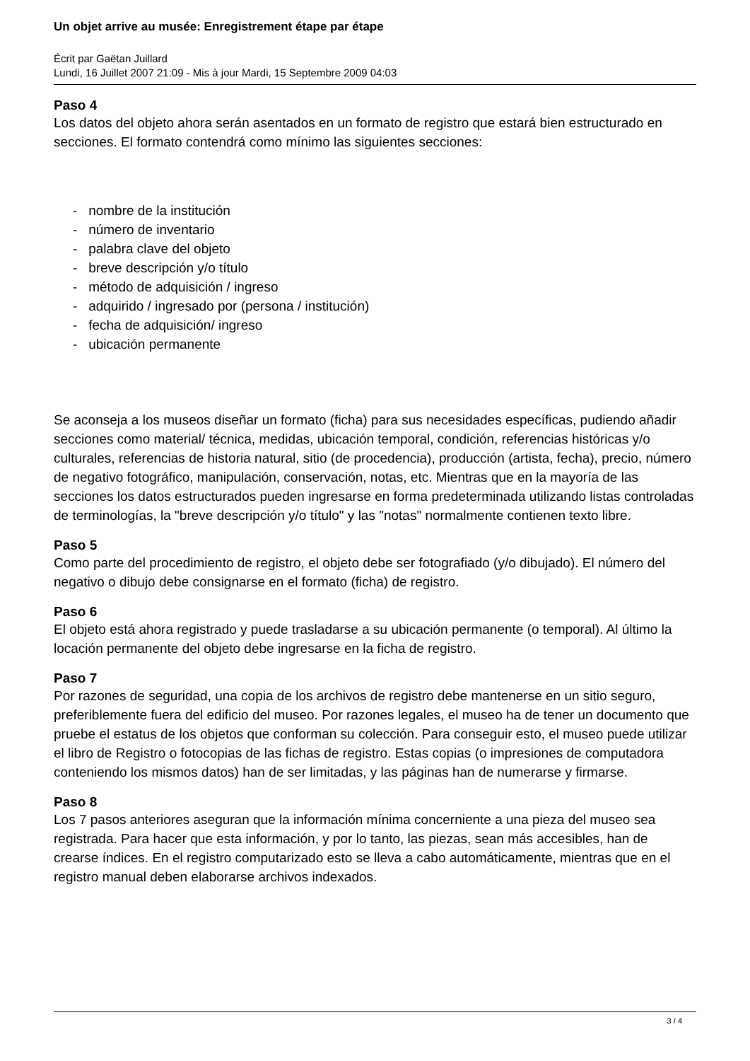Un objet arrive au musée: Enregistrement étape par étape
Écrit par Gaëtan Juillard
Lundi, 16 Juillet 2007 21:09 - Mis à jour Mardi, 15 Septembre 2009 04:03
Paso 4
Los datos del objeto ahora serán asentados en un formato de registro que estará bien estructurado en secciones. El formato contendrá como mínimo las siguientes secciones:
- nombre de la institución
- número de inventario
- palabra clave del objeto
- breve descripción y/o título
- método de adquisición / ingreso
- adquirido / ingresado por (persona / institución)
- fecha de adquisición/ ingreso
- ubicación permanente
Se aconseja a los museos diseñar un formato (ficha) para sus necesidades específicas, pudiendo añadir secciones como material/ técnica, medidas, ubicación temporal, condición, referencias históricas y/o culturales, referencias de historia natural, sitio (de procedencia), producción (artista, fecha), precio, número de negativo fotográfico, manipulación, conservación, notas, etc. Mientras que en la mayoría de las secciones los datos estructurados pueden ingresarse en forma predeterminada utilizando listas controladas de terminologías, la "breve descripción y/o título" y las "notas" normalmente contienen texto libre.
Paso 5
Como parte del procedimiento de registro, el objeto debe ser fotografiado (y/o dibujado). El número del negativo o dibujo debe consignarse en el formato (ficha) de registro.
Paso 6
El objeto está ahora registrado y puede trasladarse a su ubicación permanente (o temporal). Al último la locación permanente del objeto debe ingresarse en la ficha de registro.
Paso 7
Por razones de seguridad, una copia de los archivos de registro debe mantenerse en un sitio seguro, preferiblemente fuera del edificio del museo. Por razones legales, el museo ha de tener un documento que pruebe el estatus de los objetos que conforman su colección. Para conseguir esto, el museo puede utilizar el libro de Registro o fotocopias de las fichas de registro. Estas copias (o impresiones de computadora conteniendo los mismos datos) han de ser limitadas, y las páginas han de numerarse y firmarse.
Paso 8
Los 7 pasos anteriores aseguran que la información mínima concerniente a una pieza del museo sea registrada. Para hacer que esta información, y por lo tanto, las piezas, sean más accesibles, han de crearse índices. En el registro computarizado esto se lleva a cabo automáticamente, mientras que en el registro manual deben elaborarse archivos indexados.
3 / 4